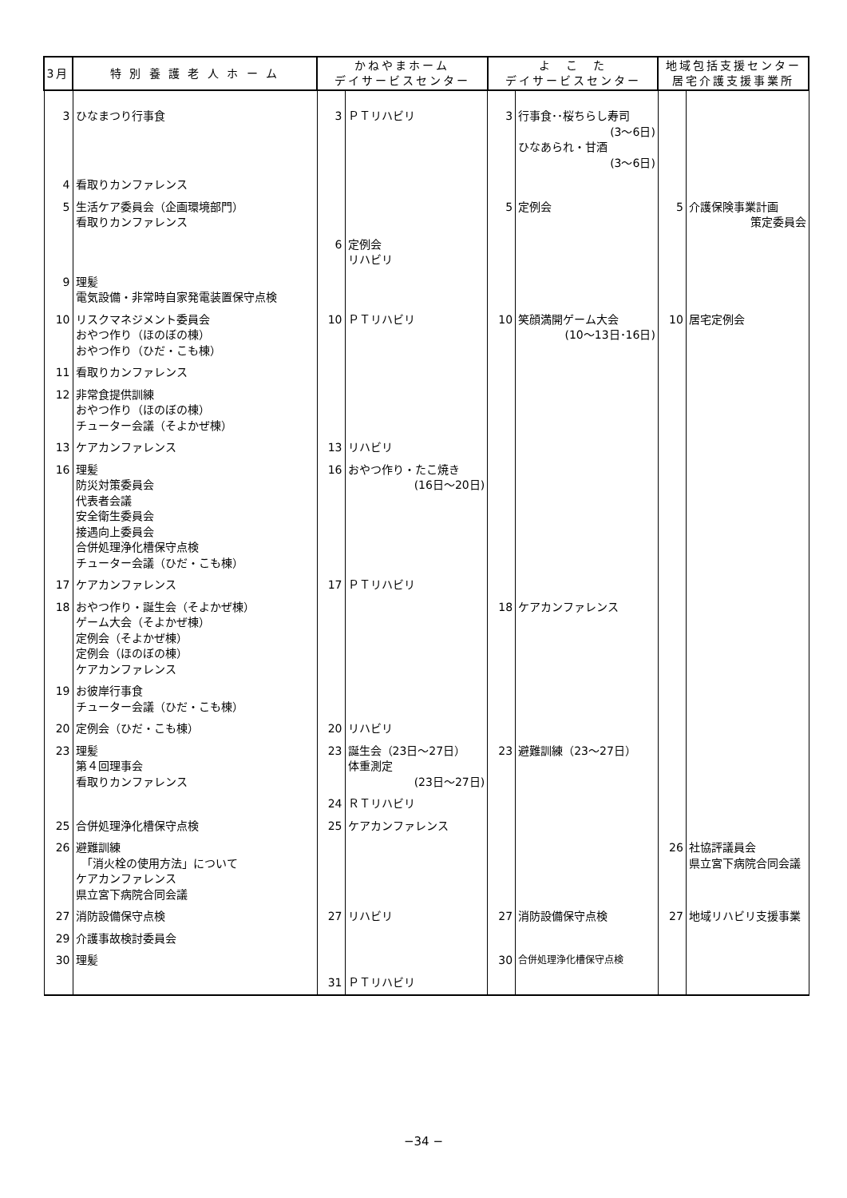| 3月 | 特 別 養 護 老 人 ホ ー ム | かねやまホーム デイサービスセンター | | よ こ た デイサービスセンター | | 地域包括支援センター 居宅介護支援事業所 | |
| --- | --- | --- | --- | --- | --- | --- | --- |
| 3 | ひなまつり行事食 | 3 | ＰＴリハビリ | 3 | 行事食･･桜ちらし寿司 (3～6日) ひなあられ・甘酒 (3～6日) | | |
| 4 | 看取りカンファレンス | | | | | | |
| 5 | 生活ケア委員会（企画環境部門） 看取りカンファレンス | | | 5 | 定例会 | 5 | 介護保険事業計画 策定委員会 |
| | | 6 | 定例会 リハビリ | | | | |
| 9 | 理髪 電気設備・非常時自家発電装置保守点検 | | | | | | |
| 10 | リスクマネジメント委員会 おやつ作り（ほのぼの棟） おやつ作り（ひだ・こも棟） | 10 | ＰＴリハビリ | 10 | 笑顔満開ゲーム大会 (10～13日･16日) | 10 | 居宅定例会 |
| 11 | 看取りカンファレンス | | | | | | |
| 12 | 非常食提供訓練 おやつ作り（ほのぼの棟） チューター会議（そよかぜ棟） | | | | | | |
| 13 | ケアカンファレンス | 13 | リハビリ | | | | |
| 16 | 理髪 防災対策委員会 代表者会議 安全衛生委員会 接遇向上委員会 合併処理浄化槽保守点検 チューター会議（ひだ・こも棟） | 16 | おやつ作り・たこ焼き (16日～20日) | | | | |
| 17 | ケアカンファレンス | 17 | ＰＴリハビリ | | | | |
| 18 | おやつ作り・誕生会（そよかぜ棟） ゲーム大会（そよかぜ棟） 定例会（そよかぜ棟） 定例会（ほのぼの棟） ケアカンファレンス | | | 18 | ケアカンファレンス | | |
| 19 | お彼岸行事食 チューター会議（ひだ・こも棟） | | | | | | |
| 20 | 定例会（ひだ・こも棟） | 20 | リハビリ | | | | |
| 23 | 理髪 第４回理事会 看取りカンファレンス | 23 | 誕生会（23日～27日） 体重測定 (23日～27日) | 23 | 避難訓練（23～27日） | | |
| | | 24 | ＲＴリハビリ | | | | |
| 25 | 合併処理浄化槽保守点検 | 25 | ケアカンファレンス | | | | |
| 26 | 避難訓練 「消火栓の使用方法」について ケアカンファレンス 県立宮下病院合同会議 | | | | | 26 | 社協評議員会 県立宮下病院合同会議 |
| 27 | 消防設備保守点検 | 27 | リハビリ | 27 | 消防設備保守点検 | 27 | 地域リハビリ支援事業 |
| 29 | 介護事故検討委員会 | | | | | | |
| 30 | 理髪 | | | 30 | 合併処理浄化槽保守点検 | | |
| | | 31 | ＰＴリハビリ | | | | |
−34 −